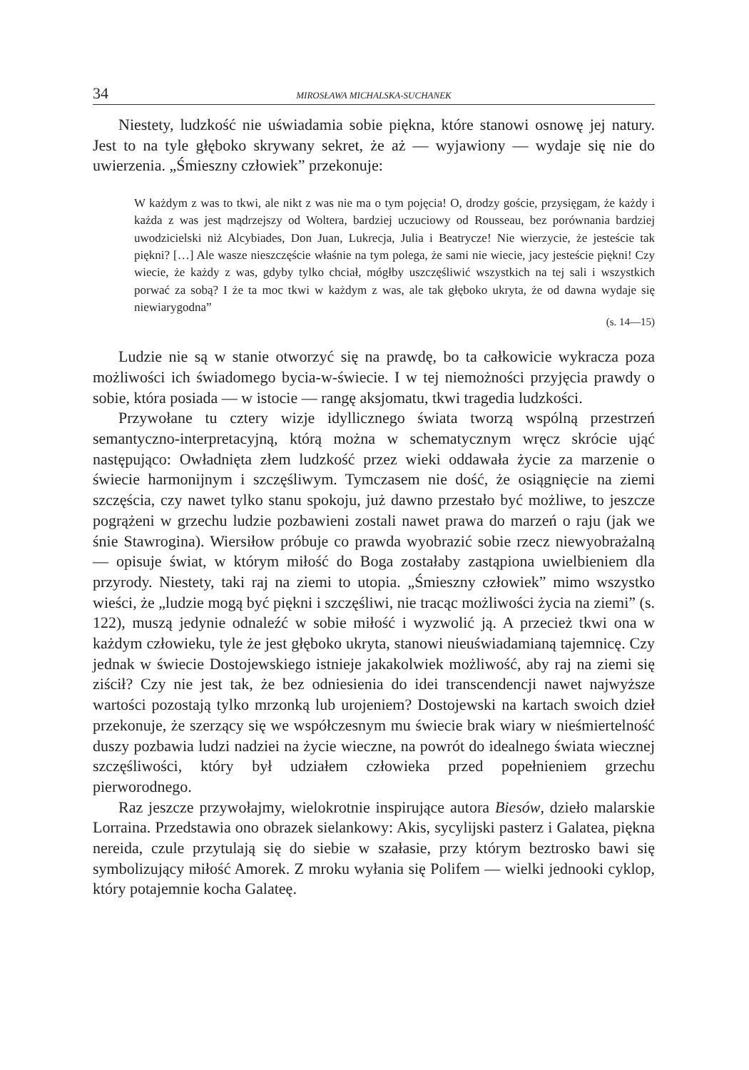34 MIROSŁAWA MICHALSKA-SUCHANEK
Niestety, ludzkość nie uświadamia sobie piękna, które stanowi osnowę jej natury. Jest to na tyle głęboko skrywany sekret, że aż — wyjawiony — wydaje się nie do uwierzenia. „Śmieszny człowiek” przekonuje:
W każdym z was to tkwi, ale nikt z was nie ma o tym pojęcia! O, drodzy goście, przysięgam, że każdy i każda z was jest mądrzejszy od Woltera, bardziej uczuciowy od Rousseau, bez porównania bardziej uwodzicielski niż Alcybiades, Don Juan, Lukrecja, Julia i Beatrycze! Nie wierzycie, że jesteście tak piękni? […] Ale wasze nieszczęście właśnie na tym polega, że sami nie wiecie, jacy jesteście piękni! Czy wiecie, że każdy z was, gdyby tylko chciał, mógłby uszczęśliwić wszystkich na tej sali i wszystkich porwać za sobą? I że ta moc tkwi w każdym z was, ale tak głęboko ukryta, że od dawna wydaje się niewiarygodna”
(s. 14—15)
Ludzie nie są w stanie otworzyć się na prawdę, bo ta całkowicie wykracza poza możliwości ich świadomego bycia-w-świecie. I w tej niemożności przyjęcia prawdy o sobie, która posiada — w istocie — rangę aksjomatu, tkwi tragedia ludzkości.
Przywołane tu cztery wizje idyllicznego świata tworzą wspólną przestrzeń semantyczno-interpretacyjną, którą można w schematycznym wręcz skrócie ująć następująco: Owładnięta złem ludzkość przez wieki oddawała życie za marzenie o świecie harmonijnym i szczęśliwym. Tymczasem nie dość, że osiągnięcie na ziemi szczęścia, czy nawet tylko stanu spokoju, już dawno przestało być możliwe, to jeszcze pogrążeni w grzechu ludzie pozbawieni zostali nawet prawa do marzeń o raju (jak we śnie Stawrogina). Wiersiłow próbuje co prawda wyobrazić sobie rzecz niewyobrażalną — opisuje świat, w którym miłość do Boga zostałaby zastąpiona uwielbieniem dla przyrody. Niestety, taki raj na ziemi to utopia. „Śmieszny człowiek” mimo wszystko wieści, że „ludzie mogą być piękni i szczęśliwi, nie tracąc możliwości życia na ziemi” (s. 122), muszą jedynie odnaleźć w sobie miłość i wyzwolić ją. A przecież tkwi ona w każdym człowieku, tyle że jest głęboko ukryta, stanowi nieuświadamianą tajemnicę. Czy jednak w świecie Dostojewskiego istnieje jakakolwiek możliwość, aby raj na ziemi się ziścił? Czy nie jest tak, że bez odniesienia do idei transcendencji nawet najwyższe wartości pozostają tylko mrzonką lub urojeniem? Dostojewski na kartach swoich dzieł przekonuje, że szerzący się we współczesnym mu świecie brak wiary w nieśmiertelność duszy pozbawia ludzi nadziei na życie wieczne, na powrót do idealnego świata wiecznej szczęśliwości, który był udziałem człowieka przed popełnieniem grzechu pierworodnego.
Raz jeszcze przywołajmy, wielokrotnie inspirujące autora Biesów, dzieło malarskie Lorraina. Przedstawia ono obrazek sielankowy: Akis, sycylijski pasterz i Galatea, piękna nereida, czule przytulają się do siebie w szałasie, przy którym beztrosko bawi się symbolizujący miłość Amorek. Z mroku wyłania się Polifem — wielki jednooki cyklop, który potajemnie kocha Galateę.